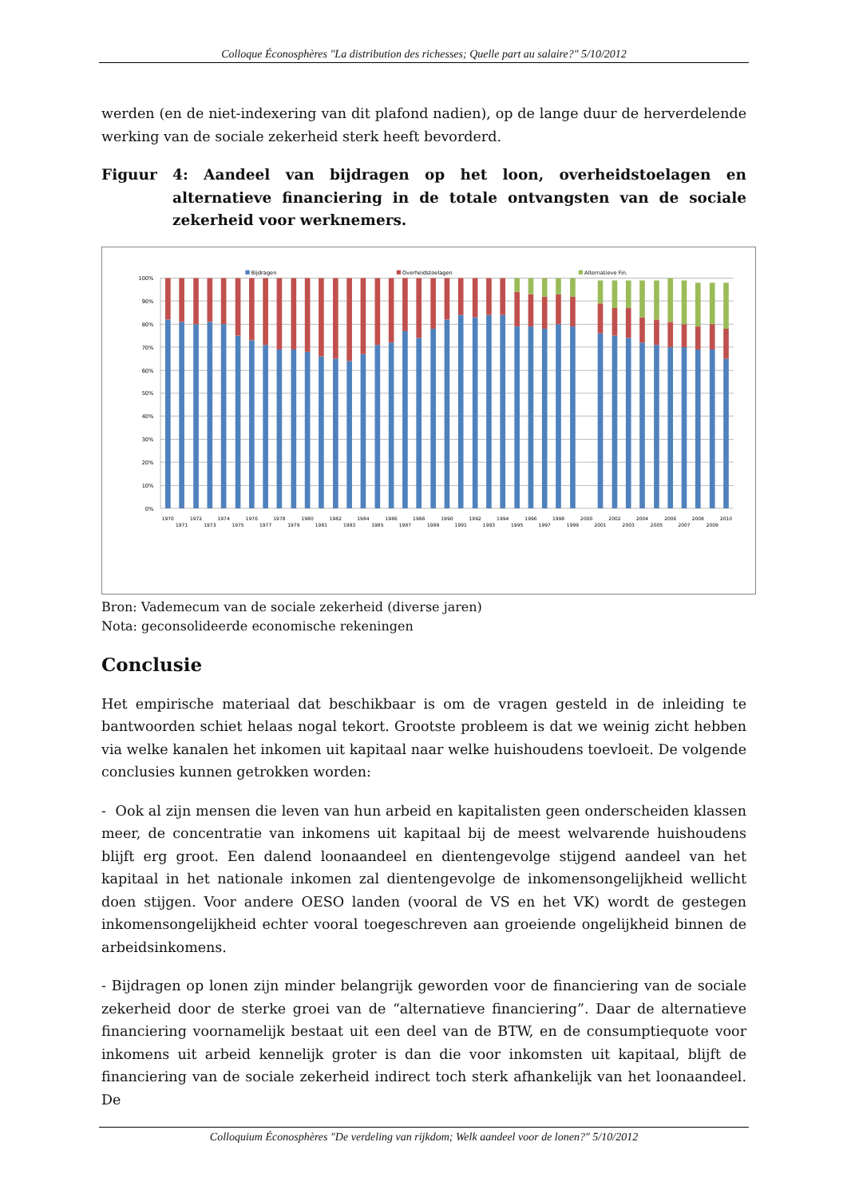Colloque Éconosphères "La distribution des richesses; Quelle part au salaire?" 5/10/2012
werden (en de niet-indexering van dit plafond nadien), op de lange duur de herverdelende werking van de sociale zekerheid sterk heeft bevorderd.
Figuur 4: Aandeel van bijdragen op het loon, overheidstoelagen en alternatieve financiering in de totale ontvangsten van de sociale zekerheid voor werknemers.
Bijdragen
Overheidstoelagen
Alternatieve Fin.
100%
90%
80%
70%
60%
50%
40%
30%
20%
10%
0%
1970
1971
1972
1973
1974
1975
1976
1977
1978
1979
1980
1981
1982
1983
1984
1985
1986
1987
1988
1989
1990
1991
1992
1993
1994
1995
1996
1997
1998
1999
2000
2001
2002
2003
2004
2005
2006
2007
2008
2009
2010
Bron: Vademecum van de sociale zekerheid (diverse jaren)
Nota: geconsolideerde economische rekeningen
Conclusie
Het empirische materiaal dat beschikbaar is om de vragen gesteld in de inleiding te bantwoorden schiet helaas nogal tekort. Grootste probleem is dat we weinig zicht hebben via welke kanalen het inkomen uit kapitaal naar welke huishoudens toevloeit. De volgende conclusies kunnen getrokken worden:
- Ook al zijn mensen die leven van hun arbeid en kapitalisten geen onderscheiden klassen meer, de concentratie van inkomens uit kapitaal bij de meest welvarende huishoudens blijft erg groot. Een dalend loonaandeel en dientengevolge stijgend aandeel van het kapitaal in het nationale inkomen zal dientengevolge de inkomensongelijkheid wellicht doen stijgen. Voor andere OESO landen (vooral de VS en het VK) wordt de gestegen inkomensongelijkheid echter vooral toegeschreven aan groeiende ongelijkheid binnen de arbeidsinkomens.
- Bijdragen op lonen zijn minder belangrijk geworden voor de financiering van de sociale zekerheid door de sterke groei van de “alternatieve financiering”. Daar de alternatieve financiering voornamelijk bestaat uit een deel van de BTW, en de consumptiequote voor inkomens uit arbeid kennelijk groter is dan die voor inkomsten uit kapitaal, blijft de financiering van de sociale zekerheid indirect toch sterk afhankelijk van het loonaandeel. De
Colloquium Éconosphères "De verdeling van rijkdom; Welk aandeel voor de lonen?" 5/10/2012